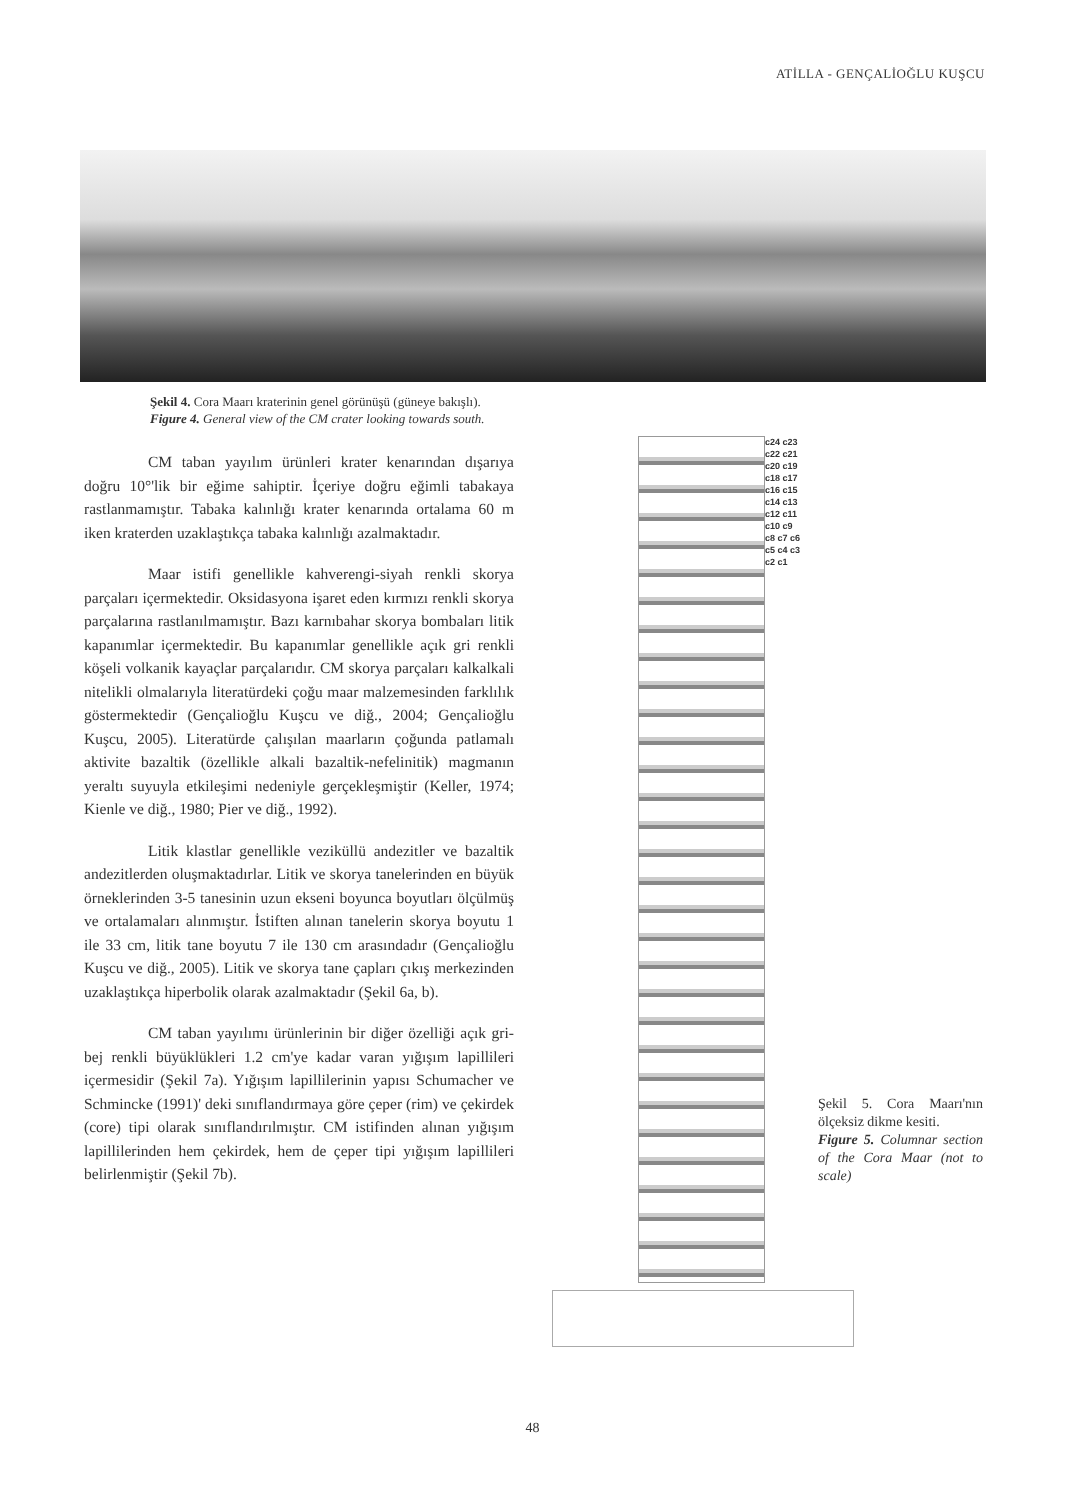ATİLLA - GENÇALİOĞLU KUŞCU
Şekil 4. Cora Maarı kraterinin genel görünüşü (güneye bakışlı).
Figure 4. General view of the CM crater looking towards south.
CM taban yayılım ürünleri krater kenarından dışarıya doğru 10°'lik bir eğime sahiptir. İçeriye doğru eğimli tabakaya rastlanmamıştır. Tabaka kalınlığı krater kenarında ortalama 60 m iken kraterden uzaklaştıkça tabaka kalınlığı azalmaktadır.
Maar istifi genellikle kahverengi-siyah renkli skorya parçaları içermektedir. Oksidasyona işaret eden kırmızı renkli skorya parçalarına rastlanılmamıştır. Bazı karnıbahar skorya bombaları litik kapanımlar içermektedir. Bu kapanımlar genellikle açık gri renkli köşeli volkanik kayaçlar parçalarıdır. CM skorya parçaları kalkalkali nitelikli olmalarıyla literatürdeki çoğu maar malzemesinden farklılık göstermektedir (Gençalioğlu Kuşcu ve diğ., 2004; Gençalioğlu Kuşcu, 2005). Literatürde çalışılan maarların çoğunda patlamalı aktivite bazaltik (özellikle alkali bazaltik-nefelinitik) magmanın yeraltı suyuyla etkileşimi nedeniyle gerçekleşmiştir (Keller, 1974; Kienle ve diğ., 1980; Pier ve diğ., 1992).
Litik klastlar genellikle veziküllü andezitler ve bazaltik andezitlerden oluşmaktadırlar. Litik ve skorya tanelerinden en büyük örneklerinden 3-5 tanesinin uzun ekseni boyunca boyutları ölçülmüş ve ortalamaları alınmıştır. İstiften alınan tanelerin skorya boyutu 1 ile 33 cm, litik tane boyutu 7 ile 130 cm arasındadır (Gençalioğlu Kuşcu ve diğ., 2005). Litik ve skorya tane çapları çıkış merkezinden uzaklaştıkça hiperbolik olarak azalmaktadır (Şekil 6a, b).
CM taban yayılımı ürünlerinin bir diğer özelliği açık gri-bej renkli büyüklükleri 1.2 cm'ye kadar varan yığışım lapillileri içermesidir (Şekil 7a). Yığışım lapillilerinin yapısı Schumacher ve Schmincke (1991)' deki sınıflandırmaya göre çeper (rim) ve çekirdek (core) tipi olarak sınıflandırılmıştır. CM istifinden alınan yığışım lapillilerinden hem çekirdek, hem de çeper tipi yığışım lapillileri belirlenmiştir (Şekil 7b).
c24 c23 c22 c21 c20 c19 c18 c17 c16 c15 c14 c13 c12 c11 c10 c9 c8 c7 c6 c5 c4 c3 c2 c1
Şekil 5. Cora Maarı'nın ölçeksiz dikme kesiti.
Figure 5. Columnar section of the Cora Maar (not to scale)
48